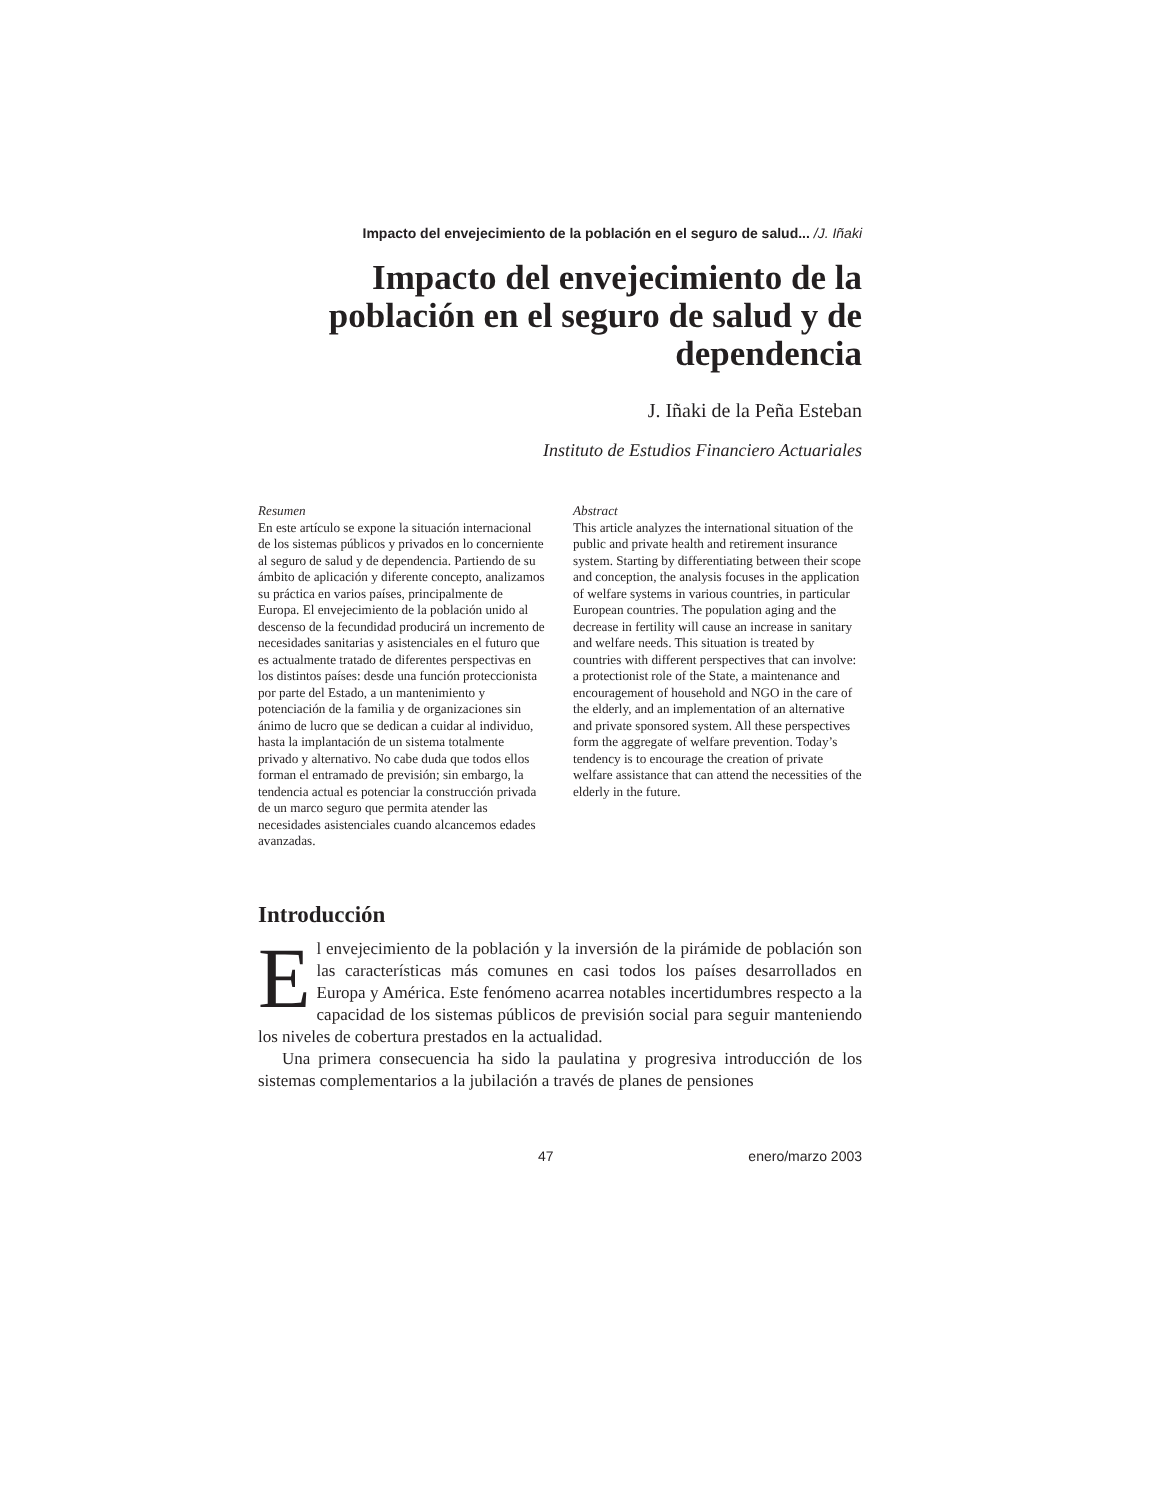Impacto del envejecimiento de la población en el seguro de salud... /J. Iñaki
Impacto del envejecimiento de la población en el seguro de salud y de dependencia
J. Iñaki de la Peña Esteban
Instituto de Estudios Financiero Actuariales
Resumen
En este artículo se expone la situación internacional de los sistemas públicos y privados en lo concerniente al seguro de salud y de dependencia. Partiendo de su ámbito de aplicación y diferente concepto, analizamos su práctica en varios países, principalmente de Europa. El envejecimiento de la población unido al descenso de la fecundidad producirá un incremento de necesidades sanitarias y asistenciales en el futuro que es actualmente tratado de diferentes perspectivas en los distintos países: desde una función proteccionista por parte del Estado, a un mantenimiento y potenciación de la familia y de organizaciones sin ánimo de lucro que se dedican a cuidar al individuo, hasta la implantación de un sistema totalmente privado y alternativo. No cabe duda que todos ellos forman el entramado de previsión; sin embargo, la tendencia actual es potenciar la construcción privada de un marco seguro que permita atender las necesidades asistenciales cuando alcancemos edades avanzadas.
Abstract
This article analyzes the international situation of the public and private health and retirement insurance system. Starting by differentiating between their scope and conception, the analysis focuses in the application of welfare systems in various countries, in particular European countries. The population aging and the decrease in fertility will cause an increase in sanitary and welfare needs. This situation is treated by countries with different perspectives that can involve: a protectionist role of the State, a maintenance and encouragement of household and NGO in the care of the elderly, and an implementation of an alternative and private sponsored system. All these perspectives form the aggregate of welfare prevention. Today’s tendency is to encourage the creation of private welfare assistance that can attend the necessities of the elderly in the future.
Introducción
El envejecimiento de la población y la inversión de la pirámide de población son las características más comunes en casi todos los países desarrollados en Europa y América. Este fenómeno acarrea notables incertidumbres respecto a la capacidad de los sistemas públicos de previsión social para seguir manteniendo los niveles de cobertura prestados en la actualidad.
Una primera consecuencia ha sido la paulatina y progresiva introducción de los sistemas complementarios a la jubilación a través de planes de pensiones
47 enero/marzo 2003